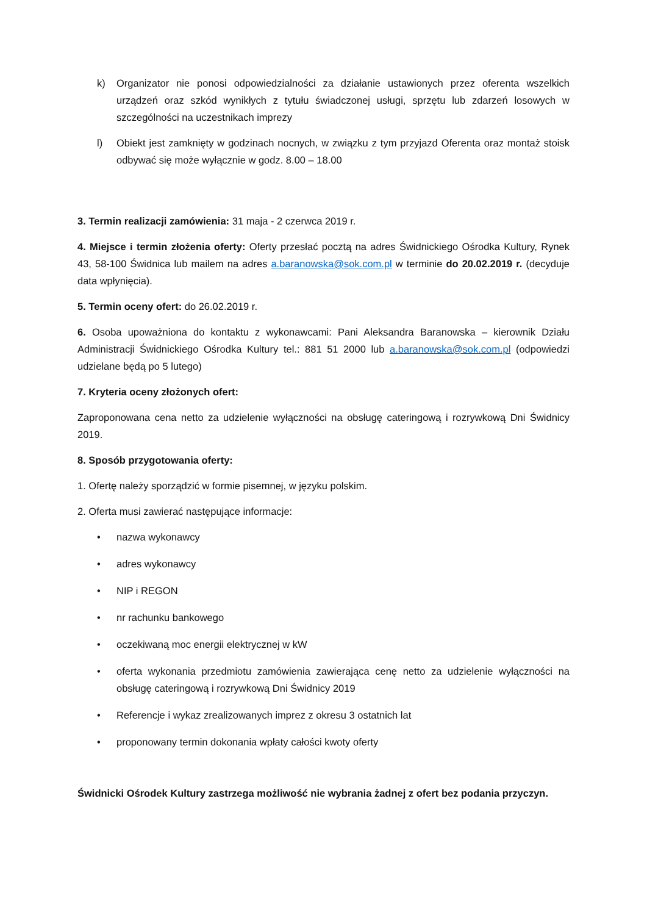k) Organizator nie ponosi odpowiedzialności za działanie ustawionych przez oferenta wszelkich urządzeń oraz szkód wynikłych z tytułu świadczonej usługi, sprzętu lub zdarzeń losowych w szczególności na uczestnikach imprezy
l) Obiekt jest zamknięty w godzinach nocnych, w związku z tym przyjazd Oferenta oraz montaż stoisk odbywać się może wyłącznie w godz. 8.00 – 18.00
3. Termin realizacji zamówienia: 31 maja - 2 czerwca 2019 r.
4. Miejsce i termin złożenia oferty: Oferty przesłać pocztą na adres Świdnickiego Ośrodka Kultury, Rynek 43, 58-100 Świdnica lub mailem na adres a.baranowska@sok.com.pl w terminie do 20.02.2019 r. (decyduje data wpłynięcia).
5. Termin oceny ofert: do 26.02.2019 r.
6. Osoba upoważniona do kontaktu z wykonawcami: Pani Aleksandra Baranowska – kierownik Działu Administracji Świdnickiego Ośrodka Kultury tel.: 881 51 2000 lub a.baranowska@sok.com.pl (odpowiedzi udzielane będą po 5 lutego)
7. Kryteria oceny złożonych ofert:
Zaproponowana cena netto za udzielenie wyłączności na obsługę cateringową i rozrywkową Dni Świdnicy 2019.
8. Sposób przygotowania oferty:
1. Ofertę należy sporządzić w formie pisemnej, w języku polskim.
2. Oferta musi zawierać następujące informacje:
• nazwa wykonawcy
• adres wykonawcy
• NIP i REGON
• nr rachunku bankowego
• oczekiwaną moc energii elektrycznej w kW
• oferta wykonania przedmiotu zamówienia zawierająca cenę netto za udzielenie wyłączności na obsługę cateringową i rozrywkową Dni Świdnicy 2019
• Referencje i wykaz zrealizowanych imprez z okresu 3 ostatnich lat
• proponowany termin dokonania wpłaty całości kwoty oferty
Świdnicki Ośrodek Kultury zastrzega możliwość nie wybrania żadnej z ofert bez podania przyczyn.